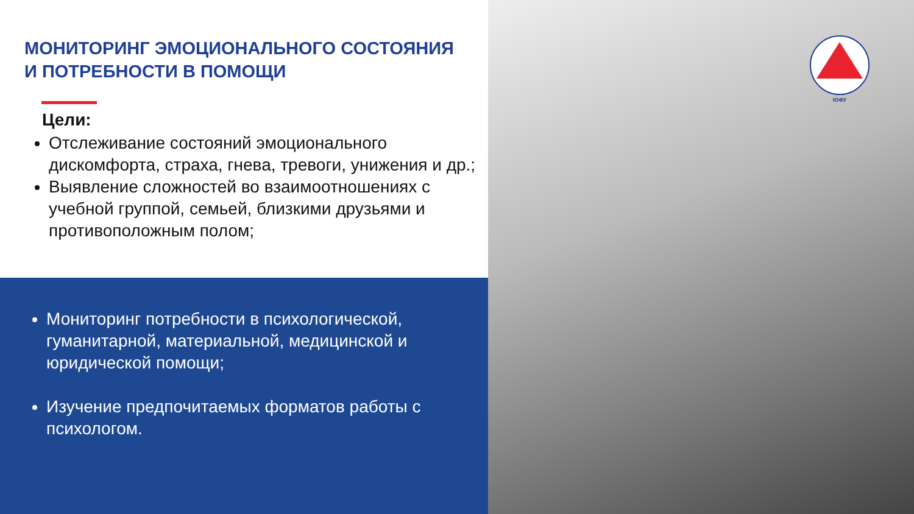МОНИТОРИНГ ЭМОЦИОНАЛЬНОГО СОСТОЯНИЯ
И ПОТРЕБНОСТИ В ПОМОЩИ
Цели:
Отслеживание состояний эмоционального дискомфорта, страха, гнева, тревоги, унижения и др.;
Выявление сложностей во взаимоотношениях с учебной группой, семьей, близкими друзьями и противоположным полом;
Мониторинг потребности в психологической, гуманитарной, материальной, медицинской и юридической помощи;
Изучение предпочитаемых форматов работы с психологом.
ЮФУ